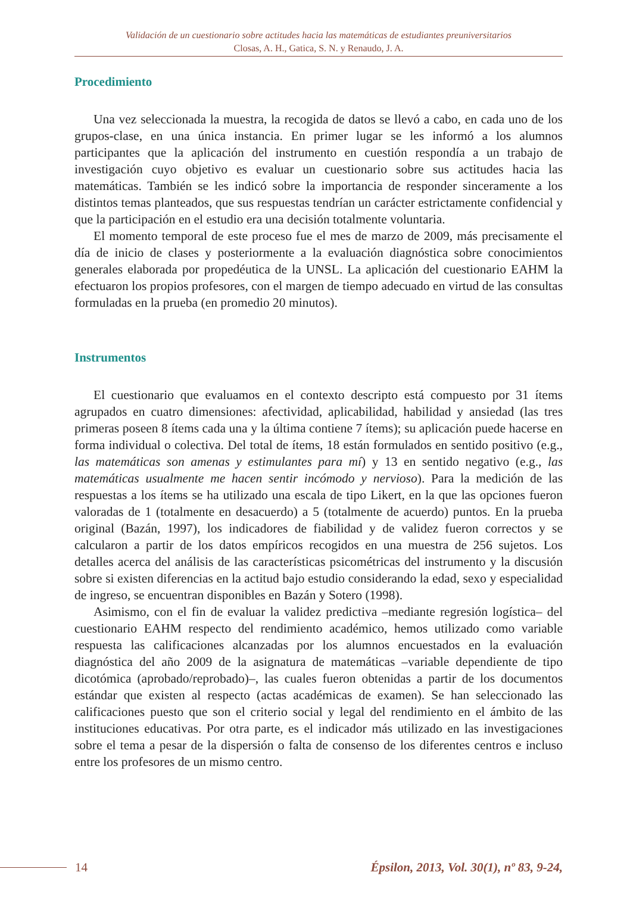Validación de un cuestionario sobre actitudes hacia las matemáticas de estudiantes preuniversitarios
Closas, A. H., Gatica, S. N. y Renaudo, J. A.
Procedimiento
Una vez seleccionada la muestra, la recogida de datos se llevó a cabo, en cada uno de los grupos-clase, en una única instancia. En primer lugar se les informó a los alumnos participantes que la aplicación del instrumento en cuestión respondía a un trabajo de investigación cuyo objetivo es evaluar un cuestionario sobre sus actitudes hacia las matemáticas. También se les indicó sobre la importancia de responder sinceramente a los distintos temas planteados, que sus respuestas tendrían un carácter estrictamente confidencial y que la participación en el estudio era una decisión totalmente voluntaria.
El momento temporal de este proceso fue el mes de marzo de 2009, más precisamente el día de inicio de clases y posteriormente a la evaluación diagnóstica sobre conocimientos generales elaborada por propedéutica de la UNSL. La aplicación del cuestionario EAHM la efectuaron los propios profesores, con el margen de tiempo adecuado en virtud de las consultas formuladas en la prueba (en promedio 20 minutos).
Instrumentos
El cuestionario que evaluamos en el contexto descripto está compuesto por 31 ítems agrupados en cuatro dimensiones: afectividad, aplicabilidad, habilidad y ansiedad (las tres primeras poseen 8 ítems cada una y la última contiene 7 ítems); su aplicación puede hacerse en forma individual o colectiva. Del total de ítems, 18 están formulados en sentido positivo (e.g., las matemáticas son amenas y estimulantes para mí) y 13 en sentido negativo (e.g., las matemáticas usualmente me hacen sentir incómodo y nervioso). Para la medición de las respuestas a los ítems se ha utilizado una escala de tipo Likert, en la que las opciones fueron valoradas de 1 (totalmente en desacuerdo) a 5 (totalmente de acuerdo) puntos. En la prueba original (Bazán, 1997), los indicadores de fiabilidad y de validez fueron correctos y se calcularon a partir de los datos empíricos recogidos en una muestra de 256 sujetos. Los detalles acerca del análisis de las características psicométricas del instrumento y la discusión sobre si existen diferencias en la actitud bajo estudio considerando la edad, sexo y especialidad de ingreso, se encuentran disponibles en Bazán y Sotero (1998).
Asimismo, con el fin de evaluar la validez predictiva –mediante regresión logística– del cuestionario EAHM respecto del rendimiento académico, hemos utilizado como variable respuesta las calificaciones alcanzadas por los alumnos encuestados en la evaluación diagnóstica del año 2009 de la asignatura de matemáticas –variable dependiente de tipo dicotómica (aprobado/reprobado)–, las cuales fueron obtenidas a partir de los documentos estándar que existen al respecto (actas académicas de examen). Se han seleccionado las calificaciones puesto que son el criterio social y legal del rendimiento en el ámbito de las instituciones educativas. Por otra parte, es el indicador más utilizado en las investigaciones sobre el tema a pesar de la dispersión o falta de consenso de los diferentes centros e incluso entre los profesores de un mismo centro.
14
Épsilon, 2013, Vol. 30(1), nº 83, 9-24,